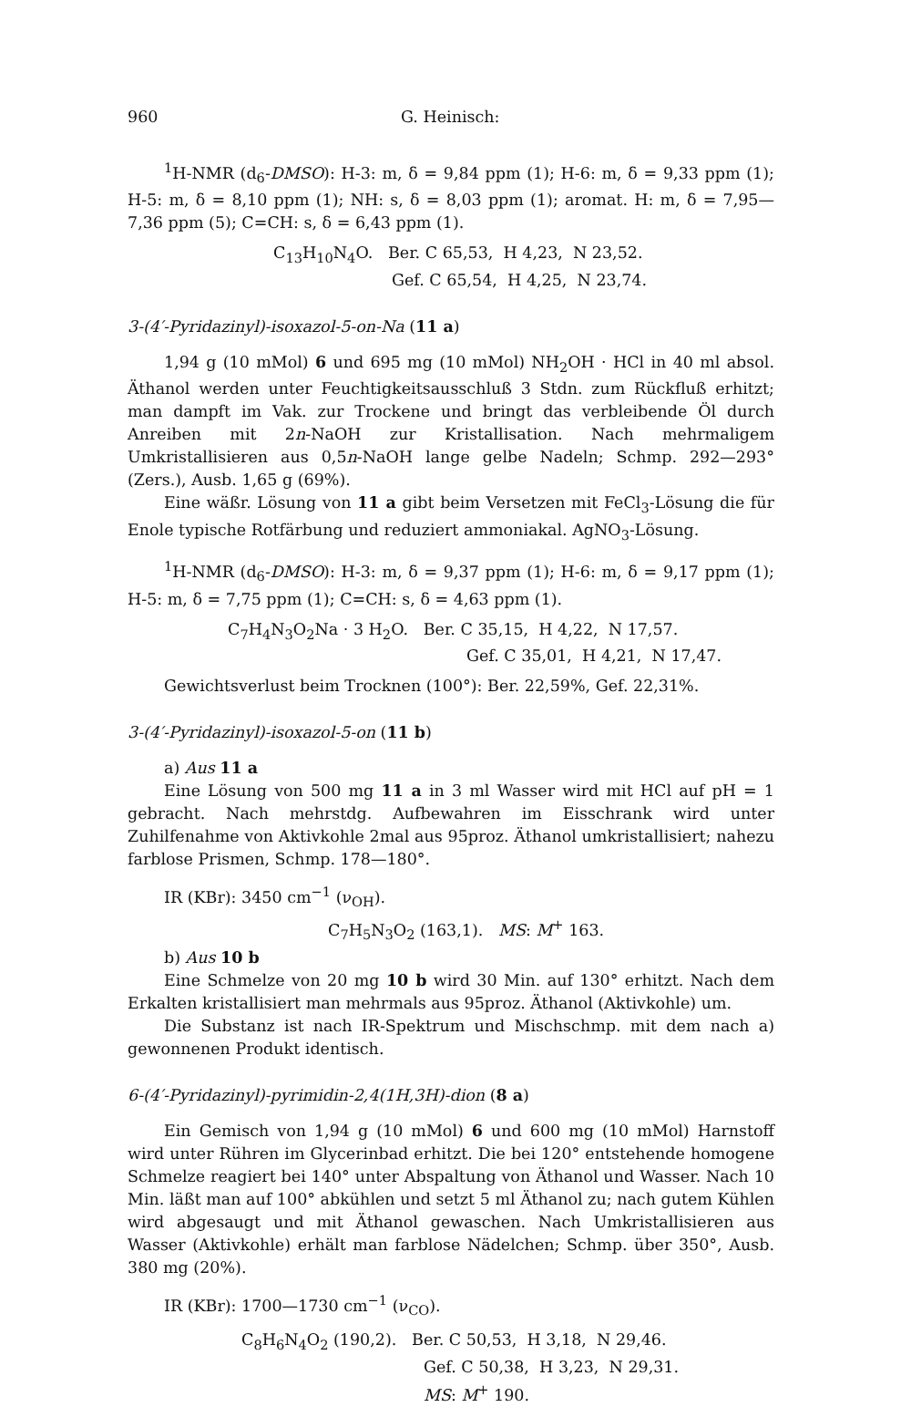960 G. Heinisch:
<sup>1</sup>H-NMR (d<sub>6</sub>-DMSO): H-3: m, δ = 9,84 ppm (1); H-6: m, δ = 9,33 ppm (1); H-5: m, δ = 8,10 ppm (1); NH: s, δ = 8,03 ppm (1); aromat. H: m, δ = 7,95—7,36 ppm (5); C=CH: s, δ = 6,43 ppm (1).
C<sub>13</sub>H<sub>10</sub>N<sub>4</sub>O. Ber. C 65,53, H 4,23, N 23,52.
Gef. C 65,54, H 4,25, N 23,74.
3-(4′-Pyridazinyl)-isoxazol-5-on-Na (11 a)
1,94 g (10 mMol) 6 und 695 mg (10 mMol) NH<sub>2</sub>OH · HCl in 40 ml absol. Äthanol werden unter Feuchtigkeitsausschluß 3 Stdn. zum Rückfluß erhitzt; man dampft im Vak. zur Trockene und bringt das verbleibende Öl durch Anreiben mit 2n-NaOH zur Kristallisation. Nach mehrmaligem Umkristallisieren aus 0,5n-NaOH lange gelbe Nadeln; Schmp. 292—293° (Zers.), Ausb. 1,65 g (69%).
Eine wäßr. Lösung von 11 a gibt beim Versetzen mit FeCl<sub>3</sub>-Lösung die für Enole typische Rotfärbung und reduziert ammoniakal. AgNO<sub>3</sub>-Lösung.
<sup>1</sup>H-NMR (d<sub>6</sub>-DMSO): H-3: m, δ = 9,37 ppm (1); H-6: m, δ = 9,17 ppm (1); H-5: m, δ = 7,75 ppm (1); C=CH: s, δ = 4,63 ppm (1).
C<sub>7</sub>H<sub>4</sub>N<sub>3</sub>O<sub>2</sub>Na · 3 H<sub>2</sub>O. Ber. C 35,15, H 4,22, N 17,57.
Gef. C 35,01, H 4,21, N 17,47.
Gewichtsverlust beim Trocknen (100°): Ber. 22,59%, Gef. 22,31%.
3-(4′-Pyridazinyl)-isoxazol-5-on (11 b)
a) Aus 11 a
Eine Lösung von 500 mg 11 a in 3 ml Wasser wird mit HCl auf pH = 1 gebracht. Nach mehrstdg. Aufbewahren im Eisschrank wird unter Zuhilfenahme von Aktivkohle 2mal aus 95proz. Äthanol umkristallisiert; nahezu farblose Prismen, Schmp. 178—180°.
IR (KBr): 3450 cm<sup>−1</sup> (ν<sub>OH</sub>).
C<sub>7</sub>H<sub>5</sub>N<sub>3</sub>O<sub>2</sub> (163,1). MS: M<sup>+</sup> 163.
b) Aus 10 b
Eine Schmelze von 20 mg 10 b wird 30 Min. auf 130° erhitzt. Nach dem Erkalten kristallisiert man mehrmals aus 95proz. Äthanol (Aktivkohle) um.
Die Substanz ist nach IR-Spektrum und Mischschmp. mit dem nach a) gewonnenen Produkt identisch.
6-(4′-Pyridazinyl)-pyrimidin-2,4(1H,3H)-dion (8 a)
Ein Gemisch von 1,94 g (10 mMol) 6 und 600 mg (10 mMol) Harnstoff wird unter Rühren im Glycerinbad erhitzt. Die bei 120° entstehende homogene Schmelze reagiert bei 140° unter Abspaltung von Äthanol und Wasser. Nach 10 Min. läßt man auf 100° abkühlen und setzt 5 ml Äthanol zu; nach gutem Kühlen wird abgesaugt und mit Äthanol gewaschen. Nach Umkristallisieren aus Wasser (Aktivkohle) erhält man farblose Nädelchen; Schmp. über 350°, Ausb. 380 mg (20%).
IR (KBr): 1700—1730 cm<sup>−1</sup> (ν<sub>CO</sub>).
C<sub>8</sub>H<sub>6</sub>N<sub>4</sub>O<sub>2</sub> (190,2). Ber. C 50,53, H 3,18, N 29,46.
Gef. C 50,38, H 3,23, N 29,31.
MS: M<sup>+</sup> 190.